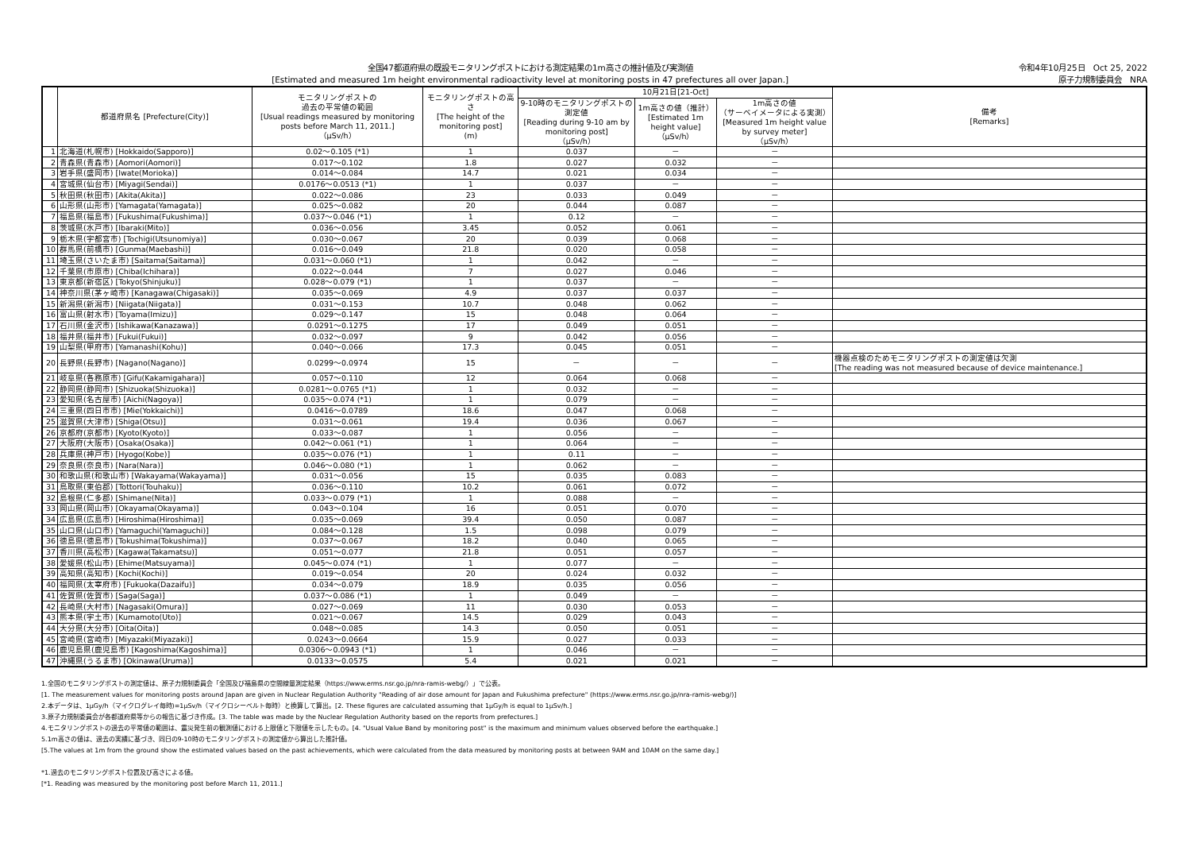全国47都道府県の既設モニタリングポストにおける測定結果の1m高さの推計値及び実測値
[Estimated and measured 1m height environmental radioactivity level at monitoring posts in 47 prefectures all over Japan.]
令和4年10月25日　Oct 25, 2022
原子力規制委員会　NRA
| | 都道府県名 [Prefecture(City)] | モニタリングポストの 過去の平常値の範囲 [Usual readings measured by monitoring posts before March 11, 2011.] （μSv/h） | モニタリングポストの高さ [The height of the monitoring post] (m) | 10月21日[21-Oct] | | | 備考 [Remarks] |
| --- | --- | --- | --- | --- | --- | --- | --- |
| | | | | 9-10時のモニタリングポストの測定値 [Reading during 9-10 am by monitoring post] （μSv/h） | 1m高さの値（推計） [Estimated 1m height value] （μSv/h） | 1m高さの値 （サーベイメータによる実測） [Measured 1m height value by survey meter] （μSv/h） | |
| 1 | 北海道(札幌市) [Hokkaido(Sapporo)] | 0.02～0.105 (*1) | 1 | 0.037 | － | － | |
| 2 | 青森県(青森市) [Aomori(Aomori)] | 0.017～0.102 | 1.8 | 0.027 | 0.032 | － | |
| 3 | 岩手県(盛岡市) [Iwate(Morioka)] | 0.014～0.084 | 14.7 | 0.021 | 0.034 | － | |
| 4 | 宮城県(仙台市) [Miyagi(Sendai)] | 0.0176～0.0513 (*1) | 1 | 0.037 | － | － | |
| 5 | 秋田県(秋田市) [Akita(Akita)] | 0.022～0.086 | 23 | 0.033 | 0.049 | － | |
| 6 | 山形県(山形市) [Yamagata(Yamagata)] | 0.025～0.082 | 20 | 0.044 | 0.087 | － | |
| 7 | 福島県(福島市) [Fukushima(Fukushima)] | 0.037～0.046 (*1) | 1 | 0.12 | － | － | |
| 8 | 茨城県(水戸市) [Ibaraki(Mito)] | 0.036～0.056 | 3.45 | 0.052 | 0.061 | － | |
| 9 | 栃木県(宇都宮市) [Tochigi(Utsunomiya)] | 0.030～0.067 | 20 | 0.039 | 0.068 | － | |
| 10 | 群馬県(前橋市) [Gunma(Maebashi)] | 0.016～0.049 | 21.8 | 0.020 | 0.058 | － | |
| 11 | 埼玉県(さいたま市) [Saitama(Saitama)] | 0.031～0.060 (*1) | 1 | 0.042 | － | － | |
| 12 | 千葉県(市原市) [Chiba(Ichihara)] | 0.022～0.044 | 7 | 0.027 | 0.046 | － | |
| 13 | 東京都(新宿区) [Tokyo(Shinjuku)] | 0.028～0.079 (*1) | 1 | 0.037 | － | － | |
| 14 | 神奈川県(茅ヶ崎市) [Kanagawa(Chigasaki)] | 0.035～0.069 | 4.9 | 0.037 | 0.037 | － | |
| 15 | 新潟県(新潟市) [Niigata(Niigata)] | 0.031～0.153 | 10.7 | 0.048 | 0.062 | － | |
| 16 | 富山県(射水市) [Toyama(Imizu)] | 0.029～0.147 | 15 | 0.048 | 0.064 | － | |
| 17 | 石川県(金沢市) [Ishikawa(Kanazawa)] | 0.0291～0.1275 | 17 | 0.049 | 0.051 | － | |
| 18 | 福井県(福井市) [Fukui(Fukui)] | 0.032～0.097 | 9 | 0.042 | 0.056 | － | |
| 19 | 山梨県(甲府市) [Yamanashi(Kohu)] | 0.040～0.066 | 17.3 | 0.045 | 0.051 | － | |
| 20 | 長野県(長野市) [Nagano(Nagano)] | 0.0299～0.0974 | 15 | － | － | － | 機器点検のためモニタリングポストの測定値は欠測 [The reading was not measured because of device maintenance.] |
| 21 | 岐阜県(各務原市) [Gifu(Kakamigahara)] | 0.057～0.110 | 12 | 0.064 | 0.068 | － | |
| 22 | 静岡県(静岡市) [Shizuoka(Shizuoka)] | 0.0281～0.0765 (*1) | 1 | 0.032 | － | － | |
| 23 | 愛知県(名古屋市) [Aichi(Nagoya)] | 0.035～0.074 (*1) | 1 | 0.079 | － | － | |
| 24 | 三重県(四日市市) [Mie(Yokkaichi)] | 0.0416～0.0789 | 18.6 | 0.047 | 0.068 | － | |
| 25 | 滋賀県(大津市) [Shiga(Otsu)] | 0.031～0.061 | 19.4 | 0.036 | 0.067 | － | |
| 26 | 京都府(京都市) [Kyoto(Kyoto)] | 0.033～0.087 | 1 | 0.056 | － | － | |
| 27 | 大阪府(大阪市) [Osaka(Osaka)] | 0.042～0.061 (*1) | 1 | 0.064 | － | － | |
| 28 | 兵庫県(神戸市) [Hyogo(Kobe)] | 0.035～0.076 (*1) | 1 | 0.11 | － | － | |
| 29 | 奈良県(奈良市) [Nara(Nara)] | 0.046～0.080 (*1) | 1 | 0.062 | － | － | |
| 30 | 和歌山県(和歌山市) [Wakayama(Wakayama)] | 0.031～0.056 | 15 | 0.035 | 0.083 | － | |
| 31 | 鳥取県(東伯郡) [Tottori(Touhaku)] | 0.036～0.110 | 10.2 | 0.061 | 0.072 | － | |
| 32 | 島根県(仁多郡) [Shimane(Nita)] | 0.033～0.079 (*1) | 1 | 0.088 | － | － | |
| 33 | 岡山県(岡山市) [Okayama(Okayama)] | 0.043～0.104 | 16 | 0.051 | 0.070 | － | |
| 34 | 広島県(広島市) [Hiroshima(Hiroshima)] | 0.035～0.069 | 39.4 | 0.050 | 0.087 | － | |
| 35 | 山口県(山口市) [Yamaguchi(Yamaguchi)] | 0.084～0.128 | 1.5 | 0.098 | 0.079 | － | |
| 36 | 徳島県(徳島市) [Tokushima(Tokushima)] | 0.037～0.067 | 18.2 | 0.040 | 0.065 | － | |
| 37 | 香川県(高松市) [Kagawa(Takamatsu)] | 0.051～0.077 | 21.8 | 0.051 | 0.057 | － | |
| 38 | 愛媛県(松山市) [Ehime(Matsuyama)] | 0.045～0.074 (*1) | 1 | 0.077 | － | － | |
| 39 | 高知県(高知市) [Kochi(Kochi)] | 0.019～0.054 | 20 | 0.024 | 0.032 | － | |
| 40 | 福岡県(太宰府市) [Fukuoka(Dazaifu)] | 0.034～0.079 | 18.9 | 0.035 | 0.056 | － | |
| 41 | 佐賀県(佐賀市) [Saga(Saga)] | 0.037～0.086 (*1) | 1 | 0.049 | － | － | |
| 42 | 長崎県(大村市) [Nagasaki(Omura)] | 0.027～0.069 | 11 | 0.030 | 0.053 | － | |
| 43 | 熊本県(宇土市) [Kumamoto(Uto)] | 0.021～0.067 | 14.5 | 0.029 | 0.043 | － | |
| 44 | 大分県(大分市) [Oita(Oita)] | 0.048～0.085 | 14.3 | 0.050 | 0.051 | － | |
| 45 | 宮崎県(宮崎市) [Miyazaki(Miyazaki)] | 0.0243～0.0664 | 15.9 | 0.027 | 0.033 | － | |
| 46 | 鹿児島県(鹿児島市) [Kagoshima(Kagoshima)] | 0.0306～0.0943 (*1) | 1 | 0.046 | － | － | |
| 47 | 沖縄県(うるま市) [Okinawa(Uruma)] | 0.0133～0.0575 | 5.4 | 0.021 | 0.021 | － | |
1.全国のモニタリングポストの測定値は、原子力規制委員会「全国及び福島県の空間線量測定結果（https://www.erms.nsr.go.jp/nra-ramis-webg/）」で公表。
[1. The measurement values for monitoring posts around Japan are given in Nuclear Regulation Authority "Reading of air dose amount for Japan and Fukushima prefecture" (https://www.erms.nsr.go.jp/nra-ramis-webg/)]
2.本データは、1μGy/h（マイクログレイ毎時)=1μSv/h（マイクロシーベルト毎時）と換算して算出。[2. These figures are calculated assuming that 1μGy/h is equal to 1μSv/h.]
3.原子力規制委員会が各都道府県等からの報告に基づき作成。[3. The table was made by the Nuclear Regulation Authority based on the reports from prefectures.]
4.モニタリングポストの過去の平常値の範囲は、震災発生前の観測値における上限値と下限値を示したもの。[4. "Usual Value Band by monitoring post" is the maximum and minimum values observed before the earthquake.]
5.1m高さの値は、過去の実績に基づき、同日の9-10時のモニタリングポストの測定値から算出した推計値。
[5.The values at 1m from the ground show the estimated values based on the past achievements, which were calculated from the data measured by monitoring posts at between 9AM and 10AM on the same day.]
*1.過去のモニタリングポスト位置及び高さによる値。
[*1. Reading was measured by the monitoring post before March 11, 2011.]